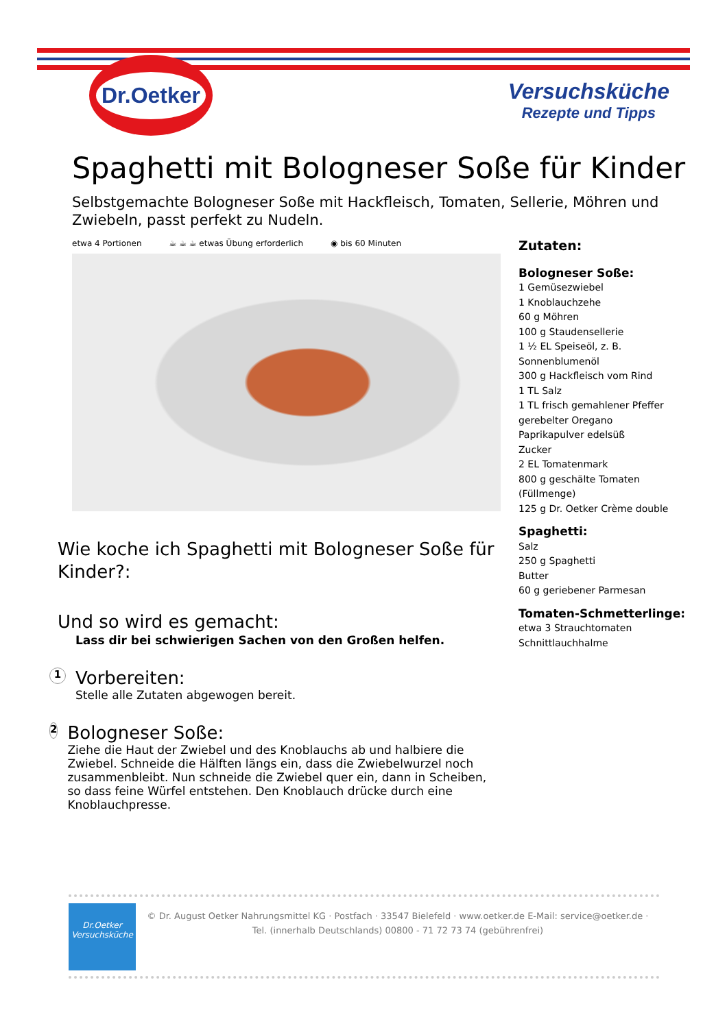Dr.Oetker
Versuchsküche
Rezepte und Tipps
Spaghetti mit Bologneser Soße für Kinder
Selbstgemachte Bologneser Soße mit Hackfleisch, Tomaten, Sellerie, Möhren und Zwiebeln, passt perfekt zu Nudeln.
etwa 4 Portionen ☕ ☕ ☕ etwas Übung erforderlich ◉ bis 60 Minuten
Zutaten:
Bologneser Soße:
1 Gemüsezwiebel
1 Knoblauchzehe
60 g Möhren
100 g Staudensellerie
1 ½ EL Speiseöl, z. B.
Sonnenblumenöl
300 g Hackfleisch vom Rind
1 TL Salz
1 TL frisch gemahlener Pfeffer
gerebelter Oregano
Paprikapulver edelsüß
Zucker
2 EL Tomatenmark
800 g geschälte Tomaten
(Füllmenge)
125 g Dr. Oetker Crème double
Spaghetti:
Salz
250 g Spaghetti
Butter
60 g geriebener Parmesan
Tomaten-Schmetterlinge:
etwa 3 Strauchtomaten
Schnittlauchhalme
Wie koche ich Spaghetti mit Bologneser Soße für Kinder?:
Und so wird es gemacht:
Lass dir bei schwierigen Sachen von den Großen helfen.
1
Vorbereiten:
Stelle alle Zutaten abgewogen bereit.
2
Bologneser Soße:
Ziehe die Haut der Zwiebel und des Knoblauchs ab und halbiere die Zwiebel. Schneide die Hälften längs ein, dass die Zwiebelwurzel noch zusammenbleibt. Nun schneide die Zwiebel quer ein, dann in Scheiben, so dass feine Würfel entstehen. Den Knoblauch drücke durch eine Knoblauchpresse.
Dr.Oetker
Versuchsküche
© Dr. August Oetker Nahrungsmittel KG · Postfach · 33547 Bielefeld · www.oetker.de E-Mail: service@oetker.de ·
Tel. (innerhalb Deutschlands) 00800 - 71 72 73 74 (gebührenfrei)